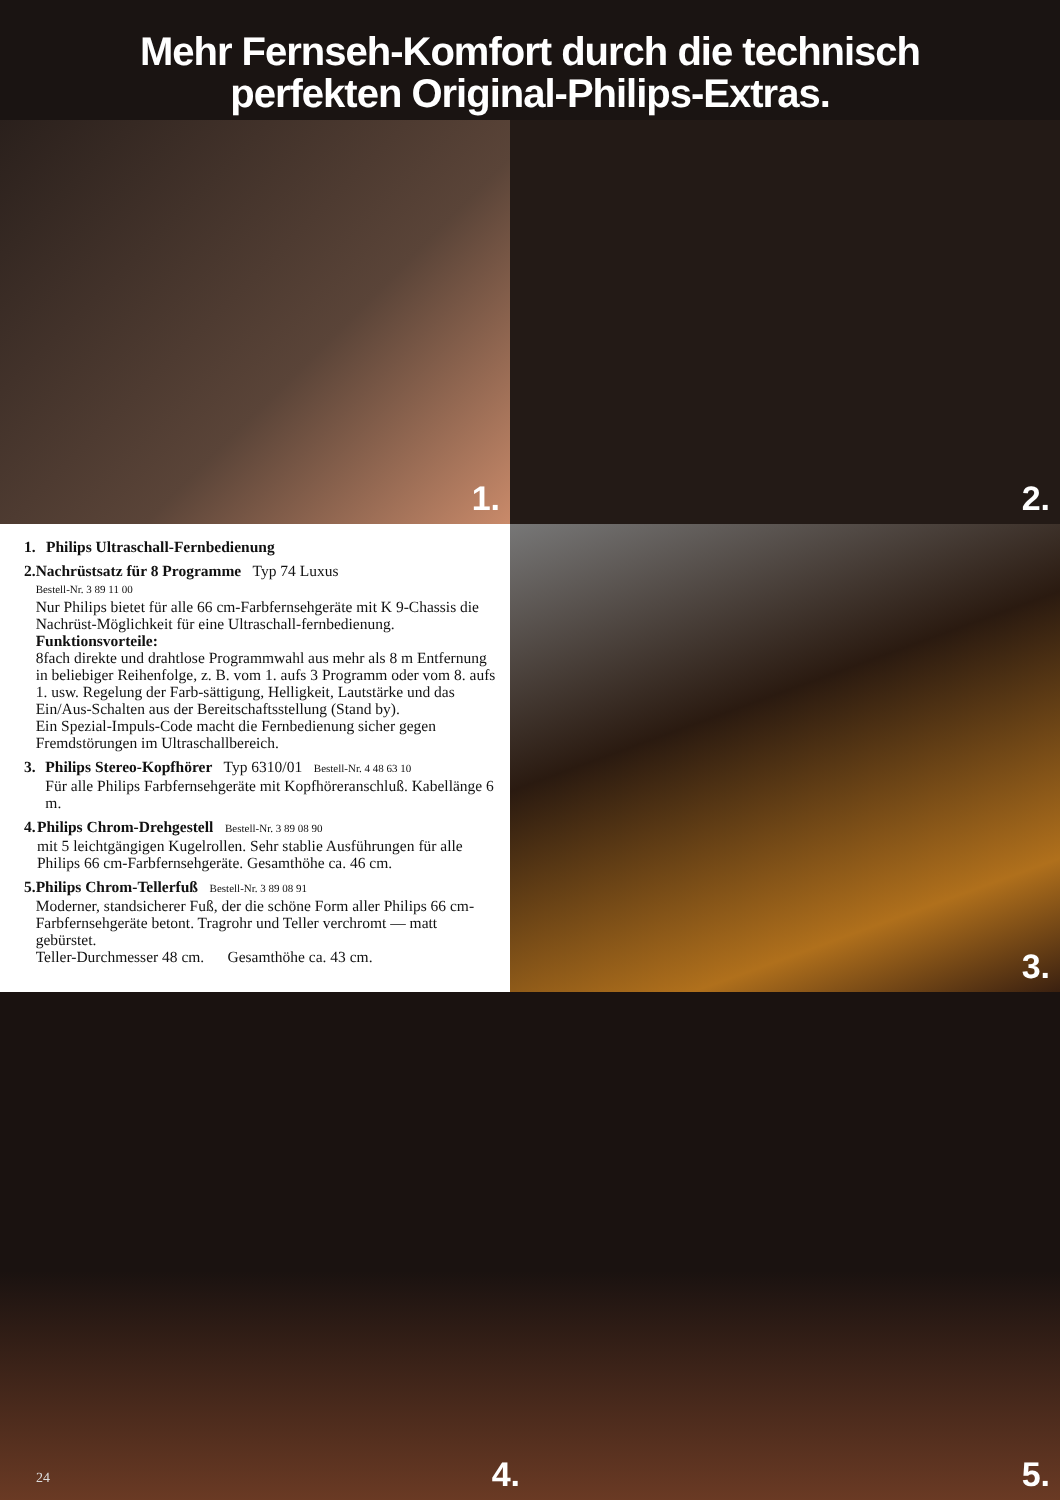Mehr Fernseh-Komfort durch die technisch
perfekten Original-Philips-Extras.
1.
2.
1. Philips Ultraschall-Fernbedienung
2. Nachrüstsatz für 8 Programme Typ 74 Luxus
Bestell-Nr. 3 89 11 00
Nur Philips bietet für alle 66 cm-Farbfernsehgeräte mit K 9-Chassis die Nachrüst-Möglichkeit für eine Ultraschall-fernbedienung.
Funktionsvorteile:
8fach direkte und drahtlose Programmwahl aus mehr als 8 m Entfernung in beliebiger Reihenfolge, z. B. vom 1. aufs 3 Programm oder vom 8. aufs 1. usw. Regelung der Farb-sättigung, Helligkeit, Lautstärke und das Ein/Aus-Schalten aus der Bereitschaftsstellung (Stand by).
Ein Spezial-Impuls-Code macht die Fernbedienung sicher gegen Fremdstörungen im Ultraschallbereich.
3. Philips Stereo-Kopfhörer Typ 6310/01 Bestell-Nr. 4 48 63 10
Für alle Philips Farbfernsehgeräte mit Kopfhöreranschluß. Kabellänge 6 m.
4. Philips Chrom-Drehgestell Bestell-Nr. 3 89 08 90
mit 5 leichtgängigen Kugelrollen. Sehr stablie Ausführungen für alle Philips 66 cm-Farbfernsehgeräte. Gesamthöhe ca. 46 cm.
5. Philips Chrom-Tellerfuß Bestell-Nr. 3 89 08 91
Moderner, standsicherer Fuß, der die schöne Form aller Philips 66 cm-Farbfernsehgeräte betont. Tragrohr und Teller verchromt — matt gebürstet.
Teller-Durchmesser 48 cm. Gesamthöhe ca. 43 cm.
3.
4.
5.
24